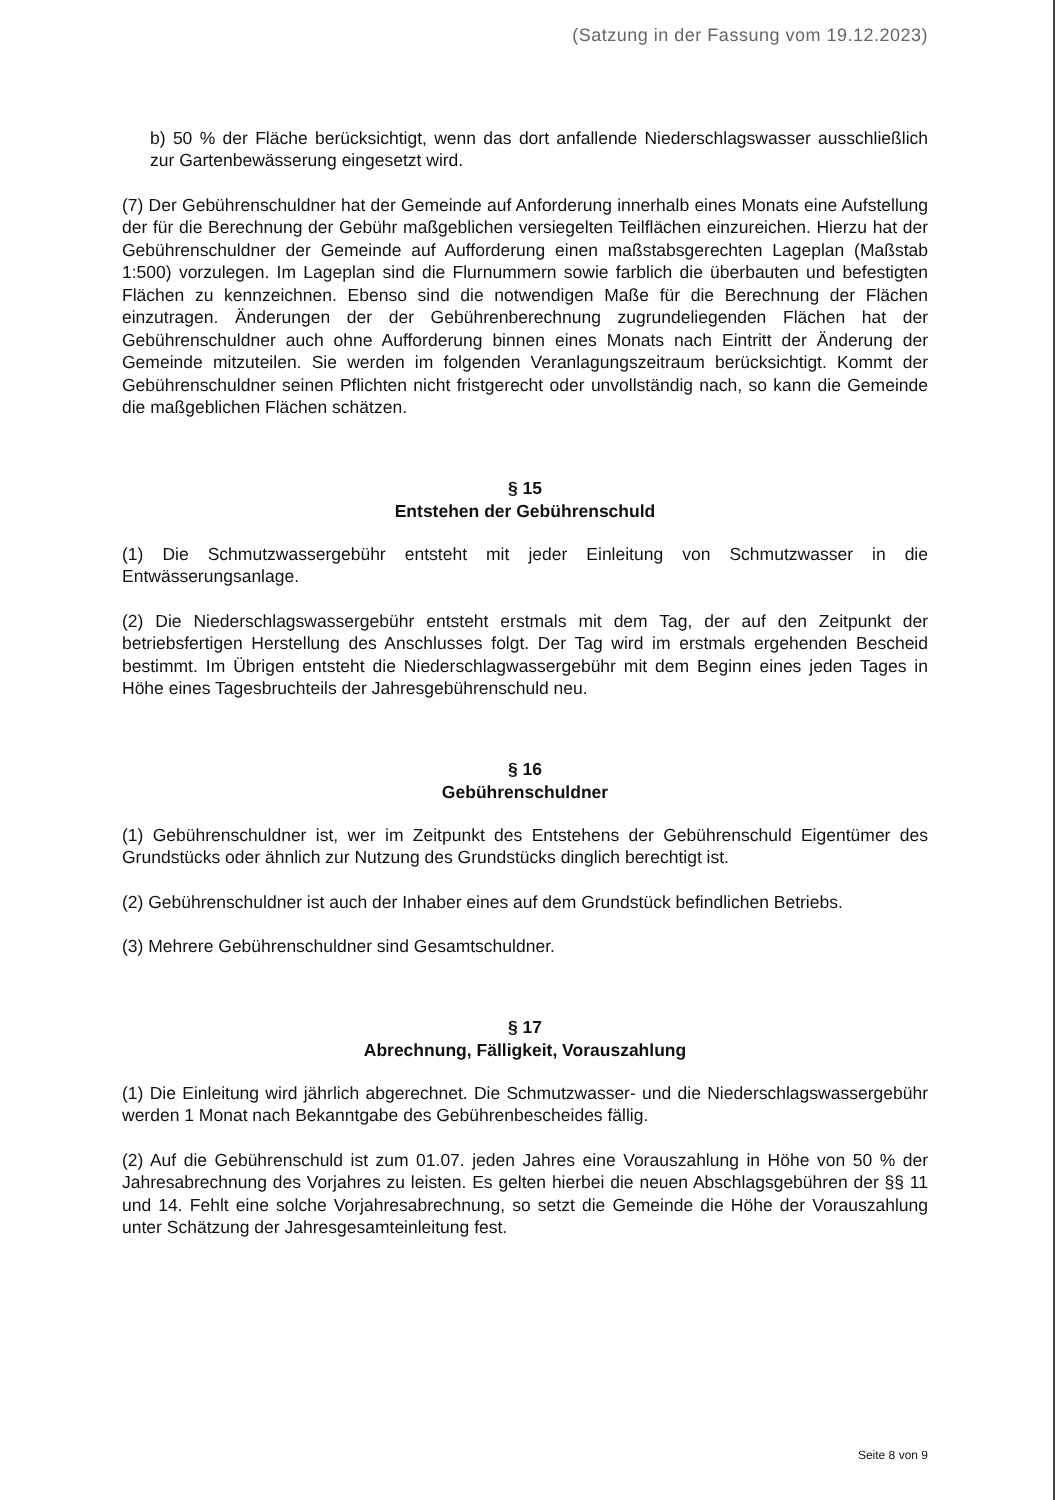(Satzung in der Fassung vom 19.12.2023)
b) 50 % der Fläche berücksichtigt, wenn das dort anfallende Niederschlagswasser ausschließlich zur Gartenbewässerung eingesetzt wird.
(7) Der Gebührenschuldner hat der Gemeinde auf Anforderung innerhalb eines Monats eine Aufstellung der für die Berechnung der Gebühr maßgeblichen versiegelten Teilflächen einzureichen. Hierzu hat der Gebührenschuldner der Gemeinde auf Aufforderung einen maßstabsgerechten Lageplan (Maßstab 1:500) vorzulegen. Im Lageplan sind die Flurnummern sowie farblich die überbauten und befestigten Flächen zu kennzeichnen. Ebenso sind die notwendigen Maße für die Berechnung der Flächen einzutragen. Änderungen der der Gebührenberechnung zugrundeliegenden Flächen hat der Gebührenschuldner auch ohne Aufforderung binnen eines Monats nach Eintritt der Änderung der Gemeinde mitzuteilen. Sie werden im folgenden Veranlagungszeitraum berücksichtigt. Kommt der Gebührenschuldner seinen Pflichten nicht fristgerecht oder unvollständig nach, so kann die Gemeinde die maßgeblichen Flächen schätzen.
§ 15
Entstehen der Gebührenschuld
(1) Die Schmutzwassergebühr entsteht mit jeder Einleitung von Schmutzwasser in die Entwässerungsanlage.
(2) Die Niederschlagswassergebühr entsteht erstmals mit dem Tag, der auf den Zeitpunkt der betriebsfertigen Herstellung des Anschlusses folgt. Der Tag wird im erstmals ergehenden Bescheid bestimmt. Im Übrigen entsteht die Niederschlagwassergebühr mit dem Beginn eines jeden Tages in Höhe eines Tagesbruchteils der Jahresgebührenschuld neu.
§ 16
Gebührenschuldner
(1) Gebührenschuldner ist, wer im Zeitpunkt des Entstehens der Gebührenschuld Eigentümer des Grundstücks oder ähnlich zur Nutzung des Grundstücks dinglich berechtigt ist.
(2) Gebührenschuldner ist auch der Inhaber eines auf dem Grundstück befindlichen Betriebs.
(3) Mehrere Gebührenschuldner sind Gesamtschuldner.
§ 17
Abrechnung, Fälligkeit, Vorauszahlung
(1) Die Einleitung wird jährlich abgerechnet. Die Schmutzwasser- und die Niederschlagswassergebühr werden 1 Monat nach Bekanntgabe des Gebührenbescheides fällig.
(2) Auf die Gebührenschuld ist zum 01.07. jeden Jahres eine Vorauszahlung in Höhe von 50 % der Jahresabrechnung des Vorjahres zu leisten. Es gelten hierbei die neuen Abschlagsgebühren der §§ 11 und 14. Fehlt eine solche Vorjahresabrechnung, so setzt die Gemeinde die Höhe der Vorauszahlung unter Schätzung der Jahresgesamteinleitung fest.
Seite 8 von 9